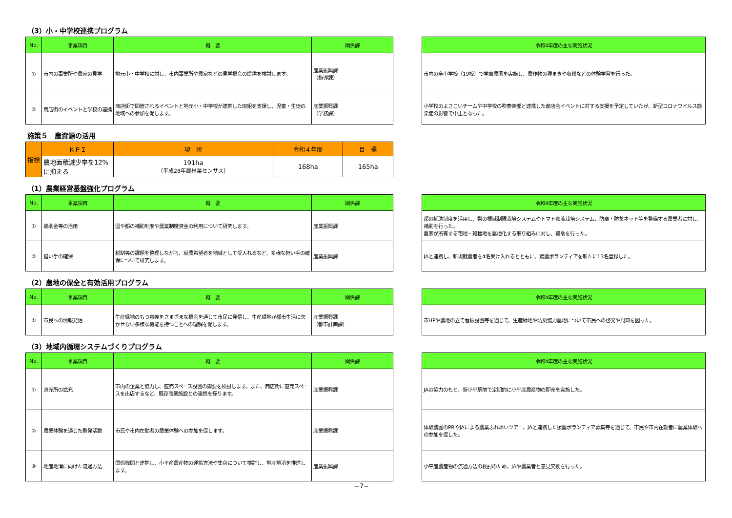（3）小・中学校連携プログラム
| No. | 事業項目 | 概 要 | 関係課 |
| --- | --- | --- | --- |
| ① | 市内の事業所や農家の見学 | 地元小・中学校に対し、市内事業所や農家などの見学機会の提供を検討します。 | 産業振興課 （指導課） |
| ② | 商店街のイベントと学校の連携 | 商店街で開催されるイベントと地元小・中学校が連携した取組を支援し、児童・生徒の地域への参加を促します。 | 産業振興課 （学務課） |
| 令和4年度の主な実施状況 |
| --- |
| 市内の全小学校（19校）で学童農園を実施し、農作物の種まきや収穫などの体験学習を行った。 |
| 小学校のよさこいチームや中学校の吹奏楽部と連携した商店会イベントに対する支援を予定していたが、新型コロナウイルス感染症の影響で中止となった。 |
施策５　農資源の活用
| 指標 | ＫＰＩ | 現 状 | 令和４年度 | 目 標 |
| | 農地面積減少率を12%に抑える | 191ha （平成28年農林業センサス） | 168ha | 165ha |
（1）農業経営基盤強化プログラム
| No. | 事業項目 | 概 要 | 関係課 |
| --- | --- | --- | --- |
| ① | 補助金等の活用 | 国や都の補助制度や農業制度資金の利用について研究します。 | 産業振興課 |
| ② | 担い手の確保 | 税制等の課題を整理しながら、就農希望者を地域として受入れるなど、多様な担い手の確保について研究します。 | 産業振興課 |
| 令和4年度の主な実施状況 |
| --- |
| 都の補助制度を活用し、梨の根域制限栽培システムやトマト養液栽培システム、防塵・防薬ネット等を整備する農業者に対し、補助を行った。 農家が所有する宅地・雑種地を農地化する取り組みに対し、補助を行った。 |
| JAと連携し、新規就農者を4名受け入れるとともに、援農ボランティアを新たに13名登録した。 |
（2）農地の保全と有効活用プログラム
| No. | 事業項目 | 概 要 | 関係課 |
| --- | --- | --- | --- |
| ① | 市民への情報発信 | 生産緑地のもつ意義をさまざまな機会を通じて市民に発信し、生産緑地が都市生活に欠かせない多様な機能を持つことへの理解を促します。 | 産業振興課 （都市計画課） |
| 令和4年度の主な実施状況 |
| --- |
| 市HPや農地の立て看板設置等を通じて、生産緑地や防災協力農地について市民への啓発や周知を図った。 |
（3）地域内循環システムづくりプログラム
| No. | 事業項目 | 概 要 | 関係課 |
| --- | --- | --- | --- |
| ① | 直売所の拡充 | 市内の企業と協力し、直売スペース設置の需要を検討します。また、商店街に直売スペースを出店するなど、既存商業施設との連携を探ります。 | 産業振興課 |
| ② | 農業体験を通じた啓発活動 | 市民や市内在勤者の農業体験への参加を促します。 | 産業振興課 |
| ③ | 地産地消に向けた流通方法 | 関係機関と連携し、小平産農産物の運搬方法や集荷について検討し、地産地消を推進します。 | 産業振興課 |
| 令和4年度の主な実施状況 |
| --- |
| JAの協力のもと、新小平駅前で定期的に小平産農産物の即売を実施した。 |
| 体験農園のPRやJAによる農業ふれあいツアー、JAと連携した援農ボランティア募集等を通じて、市民や市内在勤者に農業体験への参加を促した。 |
| 小平産農産物の流通方法の検討のため、JAや農業者と意見交換を行った。 |
−7−